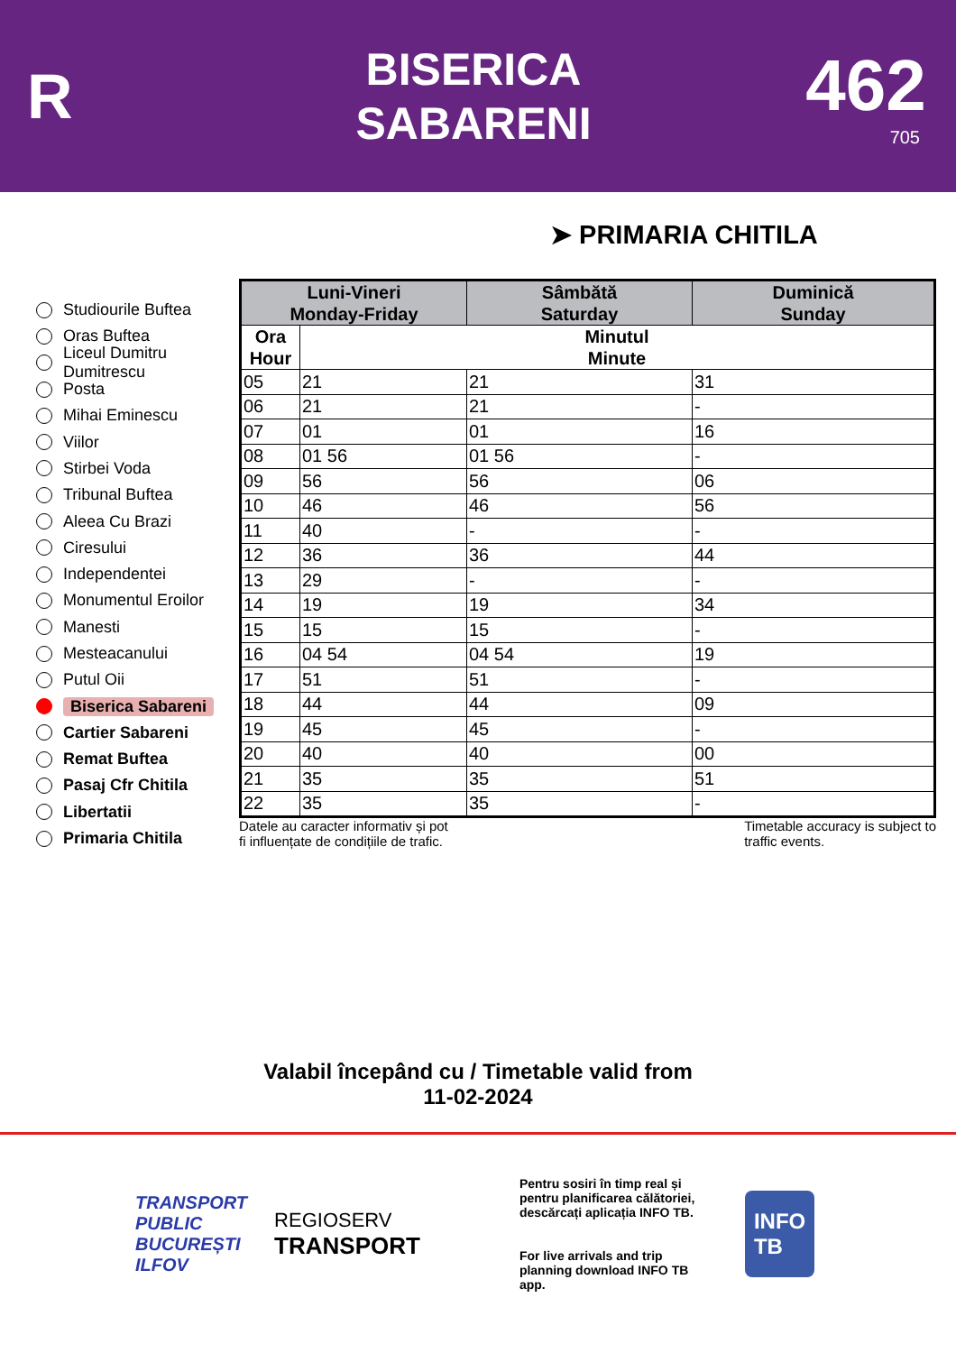R
BISERICA
SABARENI
462
705
➤ PRIMARIA CHITILA
Studiourile Buftea
Oras Buftea
Liceul Dumitru Dumitrescu
Posta
Mihai Eminescu
Viilor
Stirbei Voda
Tribunal Buftea
Aleea Cu Brazi
Ciresului
Independentei
Monumentul Eroilor
Manesti
Mesteacanului
Putul Oii
Biserica Sabareni
Cartier Sabareni
Remat Buftea
Pasaj Cfr Chitila
Libertatii
Primaria Chitila
| Luni-Vineri Monday-Friday | | Sâmbătă Saturday | Duminică Sunday |
| --- | --- | --- | --- |
| Ora Hour | Minutul Minute | | |
| 05 | 21 | 21 | 31 |
| 06 | 21 | 21 | - |
| 07 | 01 | 01 | 16 |
| 08 | 01 56 | 01 56 | - |
| 09 | 56 | 56 | 06 |
| 10 | 46 | 46 | 56 |
| 11 | 40 | - | - |
| 12 | 36 | 36 | 44 |
| 13 | 29 | - | - |
| 14 | 19 | 19 | 34 |
| 15 | 15 | 15 | - |
| 16 | 04 54 | 04 54 | 19 |
| 17 | 51 | 51 | - |
| 18 | 44 | 44 | 09 |
| 19 | 45 | 45 | - |
| 20 | 40 | 40 | 00 |
| 21 | 35 | 35 | 51 |
| 22 | 35 | 35 | - |
Datele au caracter informativ și pot
fi influențate de condițiile de trafic.
Timetable accuracy is subject to
traffic events.
Valabil începând cu / Timetable valid from
11-02-2024
TRANSPORT
PUBLIC
BUCUREȘTI
ILFOV
REGIOSERV
TRANSPORT
Pentru sosiri în timp real și pentru planificarea călătoriei, descărcați aplicația INFO TB.
For live arrivals and trip planning download INFO TB app.
INFO
TB